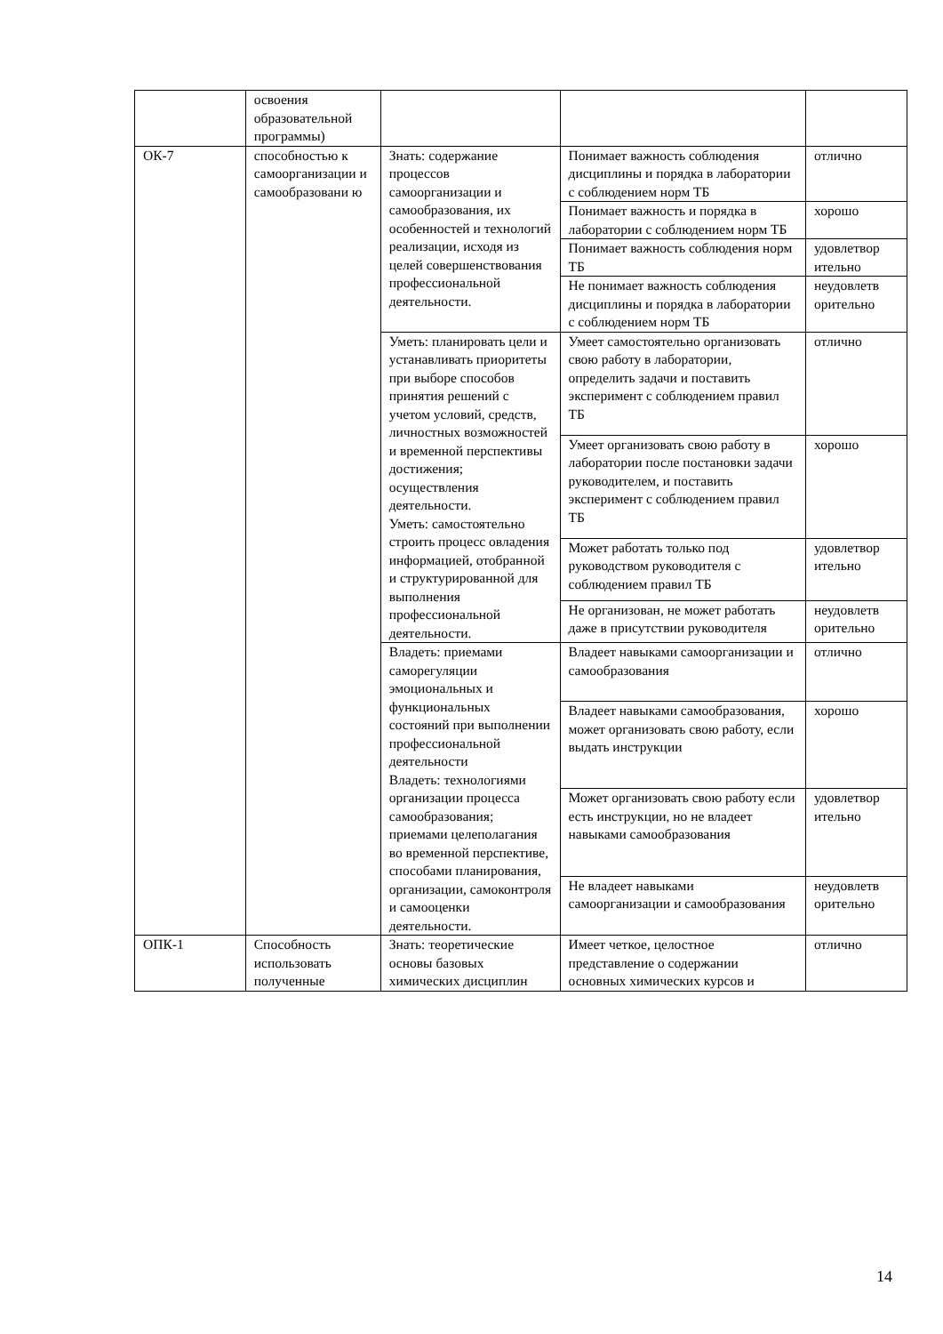| | освоения образовательной программы) | | | |
| ОК-7 | способностью к самоорганизации и самообразовани ю | Знать: содержание процессов самоорганизации и самообразования, их особенностей и технологий реализации, исходя из целей совершенствования профессиональной деятельности. | Понимает важность соблюдения дисциплины и порядка в лаборатории с соблюдением норм ТБ | отлично |
| | | | Понимает важность и порядка в лаборатории с соблюдением норм ТБ | хорошо |
| | | | Понимает важность соблюдения норм ТБ | удовлетвор ительно |
| | | | Не понимает важность соблюдения дисциплины и порядка в лаборатории с соблюдением норм ТБ | неудовлетв орительно |
| | | Уметь: планировать цели и устанавливать приоритеты при выборе способов принятия решений с учетом условий, средств, личностных возможностей и временной перспективы достижения; осуществления деятельности. Уметь: самостоятельно строить процесс овладения информацией, отобранной и структурированной для выполнения профессиональной деятельности. | Умеет самостоятельно организовать свою работу в лаборатории, определить задачи и поставить эксперимент с соблюдением правил ТБ | отлично |
| | | | Умеет организовать свою работу в лаборатории после постановки задачи руководителем, и поставить эксперимент с соблюдением правил ТБ | хорошо |
| | | | Может работать только под руководством руководителя с соблюдением правил ТБ | удовлетвор ительно |
| | | | Не организован, не может работать даже в присутствии руководителя | неудовлетв орительно |
| | | Владеть: приемами саморегуляции эмоциональных и функциональных состояний при выполнении профессиональной деятельности Владеть: технологиями организации процесса самообразования; приемами целеполагания во временной перспективе, способами планирования, организации, самоконтроля и самооценки деятельности. | Владеет навыками самоорганизации и самообразования | отлично |
| | | | Владеет навыками самообразования, может организовать свою работу, если выдать инструкции | хорошо |
| | | | Может организовать свою работу если есть инструкции, но не владеет навыками самообразования | удовлетвор ительно |
| | | | Не владеет навыками самоорганизации и самообразования | неудовлетв орительно |
| ОПК-1 | Способность использовать полученные | Знать: теоретические основы базовых химических дисциплин | Имеет четкое, целостное представление о содержании основных химических курсов и | отлично |
14